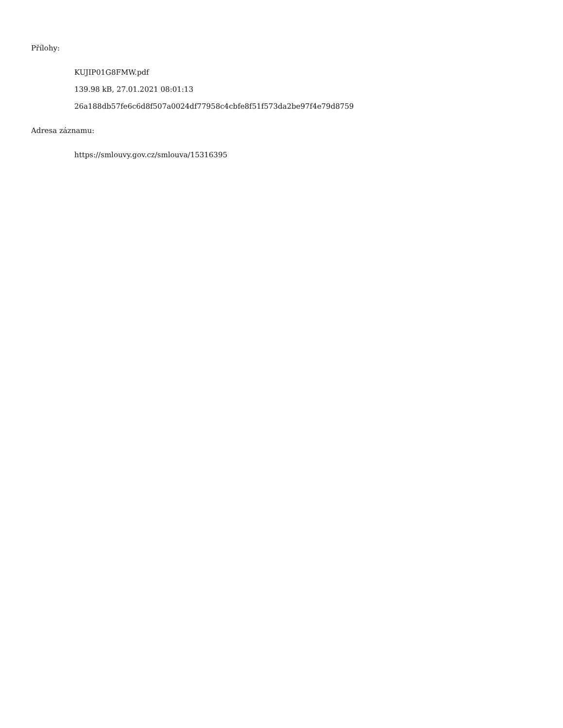Přílohy:
KUJIP01G8FMW.pdf
139.98 kB, 27.01.2021 08:01:13
26a188db57fe6c6d8f507a0024df77958c4cbfe8f51f573da2be97f4e79d8759
Adresa záznamu:
https://smlouvy.gov.cz/smlouva/15316395